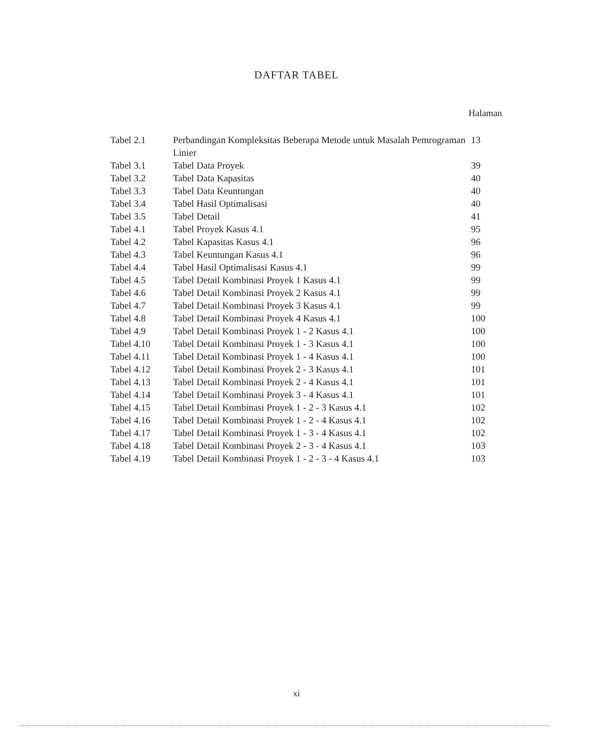DAFTAR TABEL
Halaman
| Tabel 2.1 | Perbandingan Kompleksitas Beberapa Metode untuk Masalah Pemrograman Linier | 13 |
| Tabel 3.1 | Tabel Data Proyek | 39 |
| Tabel 3.2 | Tabel Data Kapasitas | 40 |
| Tabel 3.3 | Tabel Data Keuntungan | 40 |
| Tabel 3.4 | Tabel Hasil Optimalisasi | 40 |
| Tabel 3.5 | Tabel Detail | 41 |
| Tabel 4.1 | Tabel Proyek Kasus 4.1 | 95 |
| Tabel 4.2 | Tabel Kapasitas Kasus 4.1 | 96 |
| Tabel 4.3 | Tabel Keuntungan Kasus 4.1 | 96 |
| Tabel 4.4 | Tabel Hasil Optimalisasi Kasus 4.1 | 99 |
| Tabel 4.5 | Tabel Detail Kombinasi Proyek 1 Kasus 4.1 | 99 |
| Tabel 4.6 | Tabel Detail Kombinasi Proyek 2 Kasus 4.1 | 99 |
| Tabel 4.7 | Tabel Detail Kombinasi Proyek 3 Kasus 4.1 | 99 |
| Tabel 4.8 | Tabel Detail Kombinasi Proyek 4 Kasus 4.1 | 100 |
| Tabel 4.9 | Tabel Detail Kombinasi Proyek 1 - 2 Kasus 4.1 | 100 |
| Tabel 4.10 | Tabel Detail Kombinasi Proyek 1 - 3 Kasus 4.1 | 100 |
| Tabel 4.11 | Tabel Detail Kombinasi Proyek 1 - 4 Kasus 4.1 | 100 |
| Tabel 4.12 | Tabel Detail Kombinasi Proyek 2 - 3 Kasus 4.1 | 101 |
| Tabel 4.13 | Tabel Detail Kombinasi Proyek 2 - 4 Kasus 4.1 | 101 |
| Tabel 4.14 | Tabel Detail Kombinasi Proyek 3 - 4 Kasus 4.1 | 101 |
| Tabel 4.15 | Tabel Detail Kombinasi Proyek 1 - 2 - 3 Kasus 4.1 | 102 |
| Tabel 4.16 | Tabel Detail Kombinasi Proyek 1 - 2 - 4 Kasus 4.1 | 102 |
| Tabel 4.17 | Tabel Detail Kombinasi Proyek 1 - 3 - 4 Kasus 4.1 | 102 |
| Tabel 4.18 | Tabel Detail Kombinasi Proyek 2 - 3 - 4 Kasus 4.1 | 103 |
| Tabel 4.19 | Tabel Detail Kombinasi Proyek 1 - 2 - 3 - 4 Kasus 4.1 | 103 |
xi